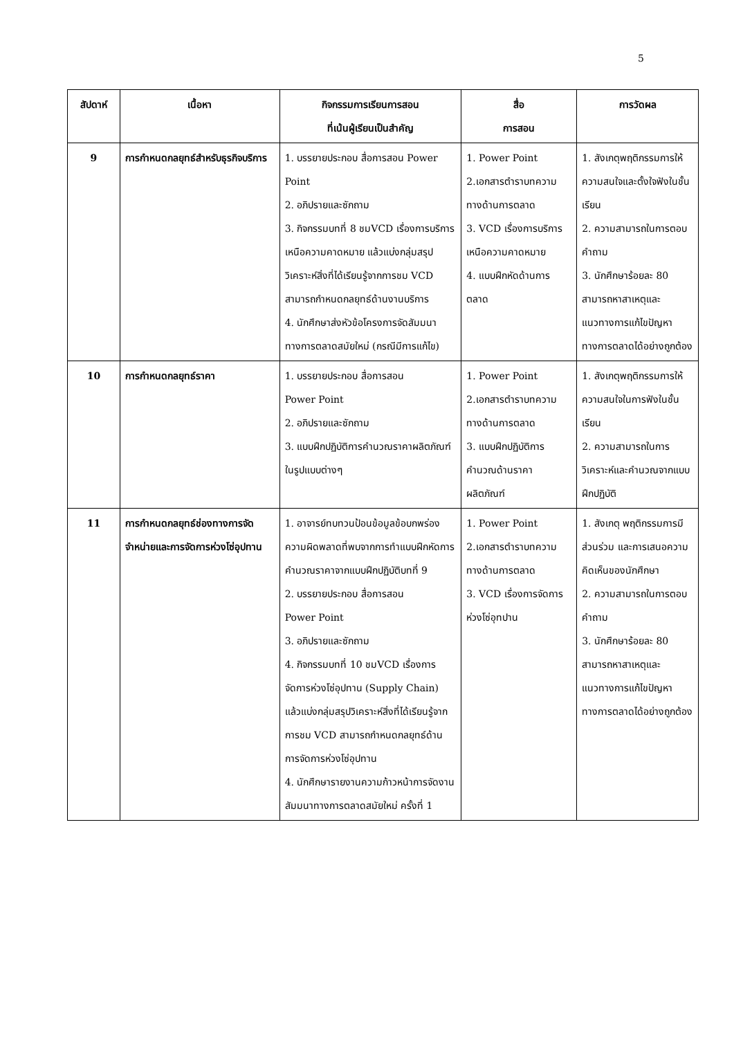5
| สัปดาห์ | เนื้อหา | กิจกรรมการเรียนการสอน ที่เน้นผู้เรียนเป็นสำคัญ | สื่อ การสอน | การวัดผล |
| --- | --- | --- | --- | --- |
| 9 | การกำหนดกลยุทธ์สำหรับธุรกิจบริการ | 1. บรรยายประกอบ สื่อการสอน Power Point 2. อภิปรายและซักถาม 3. กิจกรรมบทที่ 8 ชมVCD เรื่องการบริการเหนือความคาดหมาย แล้วแบ่งกลุ่มสรุปวิเคราะห์สิ่งที่ได้เรียนรู้จากการชม VCD สามารถกำหนดกลยุทธ์ด้านงานบริการ 4. นักศึกษาส่งหัวข้อโครงการจัดสัมมนาทางการตลาดสมัยใหม่ (กรณีมีการแก้ไข) | 1. Power Point 2.เอกสารตำราบทความทางด้านการตลาด 3. VCD เรื่องการบริการเหนือความคาดหมาย 4. แบบฝึกหัดด้านการตลาด | 1. สังเกตุพฤติกรรมการให้ความสนใจและตั้งใจฟังในชั้นเรียน 2. ความสามารถในการตอบคำถาม 3. นักศึกษาร้อยละ 80 สามารถหาสาเหตุและแนวทางการแก้ไขปัญหาทางการตลาดได้อย่างถูกต้อง |
| 10 | การกำหนดกลยุทธ์ราคา | 1. บรรยายประกอบ สื่อการสอน Power Point 2. อภิปรายและซักถาม 3. แบบฝึกปฏิบัติการคำนวณราคาผลิตภัณฑ์ในรูปแบบต่างๆ | 1. Power Point 2.เอกสารตำราบทความทางด้านการตลาด 3. แบบฝึกปฏิบัติการคำนวณด้านราคาผลิตภัณฑ์ | 1. สังเกตุพฤติกรรมการให้ความสนใจในการฟังในชั้นเรียน 2. ความสามารถในการวิเคราะห์และคำนวณจากแบบฝึกปฏิบัติ |
| 11 | การกำหนดกลยุทธ์ช่องทางการจัดจำหน่ายและการจัดการห่วงโซ่อุปทาน | 1. อาจารย์ทบทวนป้อนข้อมูลข้อบกพร่อง ความผิดพลาดที่พบจากการทำแบบฝึกหัดการคำนวณราคาจากแบบฝึกปฏิบัติบทที่ 9 2. บรรยายประกอบ สื่อการสอน Power Point 3. อภิปรายและซักถาม 4. กิจกรรมบทที่ 10 ชมVCD เรื่องการจัดการห่วงโซ่อุปทาน (Supply Chain) แล้วแบ่งกลุ่มสรุปวิเคราะห์สิ่งที่ได้เรียนรู้จากการชม VCD สามารถกำหนดกลยุทธ์ด้านการจัดการห่วงโซ่อุปทาน 4. นักศึกษารายงานความก้าวหน้าการจัดงานสัมมนาทางการตลาดสมัยใหม่ ครั้งที่ 1 | 1. Power Point 2.เอกสารตำราบทความทางด้านการตลาด 3. VCD เรื่องการจัดการห่วงโซ่อุทปาน | 1. สังเกตุ พฤติกรรมการมีส่วนร่วม และการเสนอความคิดเห็นของนักศึกษา 2. ความสามารถในการตอบคำถาม 3. นักศึกษาร้อยละ 80 สามารถหาสาเหตุและแนวทางการแก้ไขปัญหาทางการตลาดได้อย่างถูกต้อง |